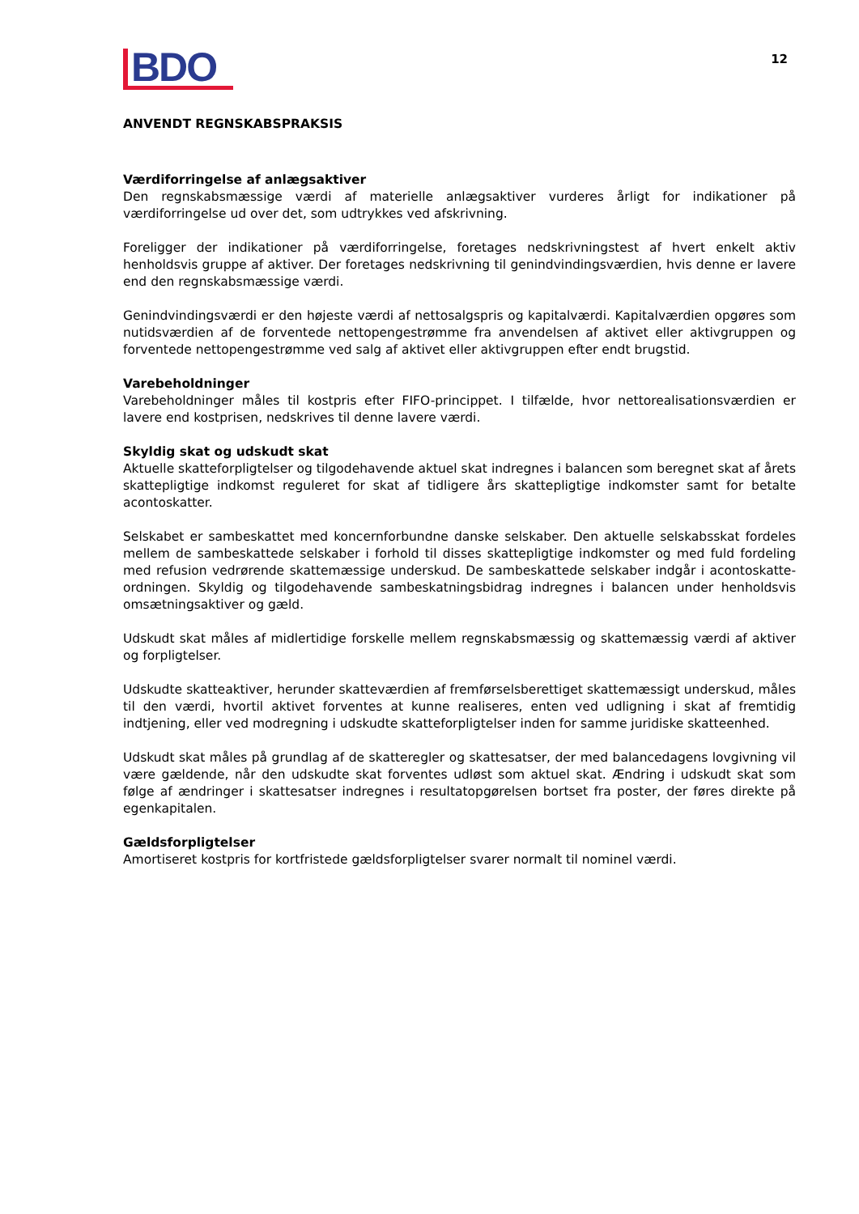BDO
12
ANVENDT REGNSKABSPRAKSIS
Værdiforringelse af anlægsaktiver
Den regnskabsmæssige værdi af materielle anlægsaktiver vurderes årligt for indikationer på værdiforringelse ud over det, som udtrykkes ved afskrivning.
Foreligger der indikationer på værdiforringelse, foretages nedskrivningstest af hvert enkelt aktiv henholdsvis gruppe af aktiver. Der foretages nedskrivning til genindvindingsværdien, hvis denne er lavere end den regnskabsmæssige værdi.
Genindvindingsværdi er den højeste værdi af nettosalgspris og kapitalværdi. Kapitalværdien opgøres som nutidsværdien af de forventede nettopengestrømme fra anvendelsen af aktivet eller aktivgruppen og forventede nettopengestrømme ved salg af aktivet eller aktivgruppen efter endt brugstid.
Varebeholdninger
Varebeholdninger måles til kostpris efter FIFO-princippet. I tilfælde, hvor nettorealisationsværdien er lavere end kostprisen, nedskrives til denne lavere værdi.
Skyldig skat og udskudt skat
Aktuelle skatteforpligtelser og tilgodehavende aktuel skat indregnes i balancen som beregnet skat af årets skattepligtige indkomst reguleret for skat af tidligere års skattepligtige indkomster samt for betalte acontoskatter.
Selskabet er sambeskattet med koncernforbundne danske selskaber. Den aktuelle selskabsskat fordeles mellem de sambeskattede selskaber i forhold til disses skattepligtige indkomster og med fuld fordeling med refusion vedrørende skattemæssige underskud. De sambeskattede selskaber indgår i acontoskatte-ordningen. Skyldig og tilgodehavende sambeskatningsbidrag indregnes i balancen under henholdsvis omsætningsaktiver og gæld.
Udskudt skat måles af midlertidige forskelle mellem regnskabsmæssig og skattemæssig værdi af aktiver og forpligtelser.
Udskudte skatteaktiver, herunder skatteværdien af fremførselsberettiget skattemæssigt underskud, måles til den værdi, hvortil aktivet forventes at kunne realiseres, enten ved udligning i skat af fremtidig indtjening, eller ved modregning i udskudte skatteforpligtelser inden for samme juridiske skatteenhed.
Udskudt skat måles på grundlag af de skatteregler og skattesatser, der med balancedagens lovgivning vil være gældende, når den udskudte skat forventes udløst som aktuel skat. Ændring i udskudt skat som følge af ændringer i skattesatser indregnes i resultatopgørelsen bortset fra poster, der føres direkte på egenkapitalen.
Gældsforpligtelser
Amortiseret kostpris for kortfristede gældsforpligtelser svarer normalt til nominel værdi.